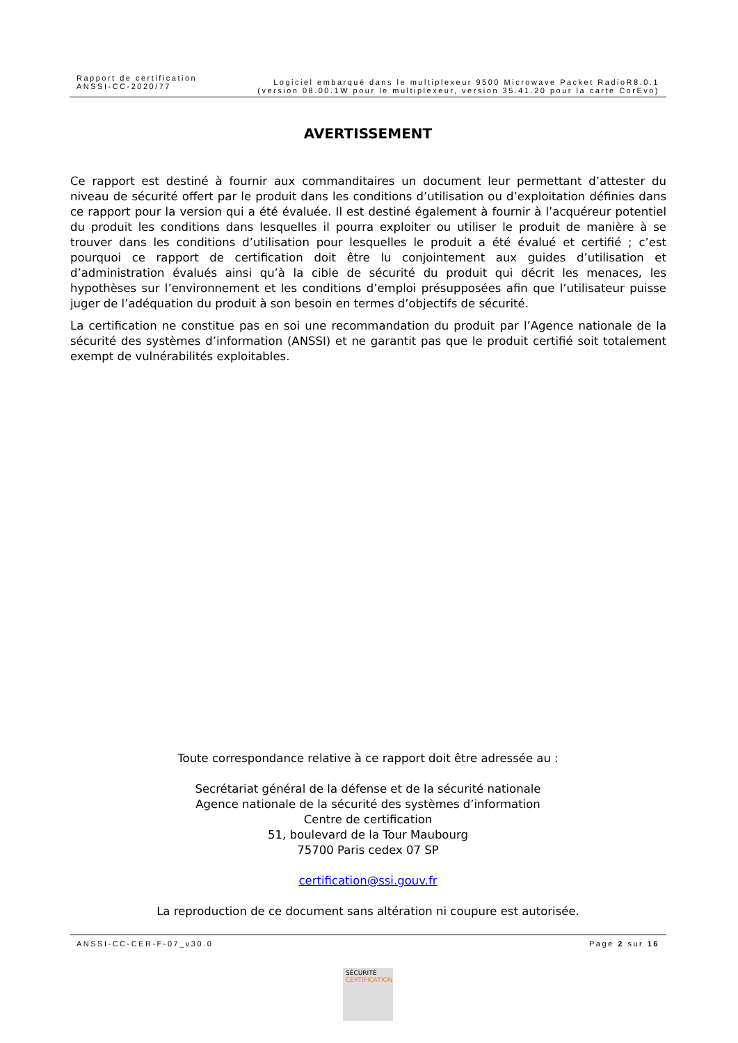Rapport de certification
ANSSI-CC-2020/77
Logiciel embarqué dans le multiplexeur 9500 Microwave Packet RadioR8.0.1
(version 08.00.1W pour le multiplexeur, version 35.41.20 pour la carte CorEvo)
AVERTISSEMENT
Ce rapport est destiné à fournir aux commanditaires un document leur permettant d’attester du niveau de sécurité offert par le produit dans les conditions d’utilisation ou d’exploitation définies dans ce rapport pour la version qui a été évaluée. Il est destiné également à fournir à l’acquéreur potentiel du produit les conditions dans lesquelles il pourra exploiter ou utiliser le produit de manière à se trouver dans les conditions d’utilisation pour lesquelles le produit a été évalué et certifié ; c’est pourquoi ce rapport de certification doit être lu conjointement aux guides d’utilisation et d’administration évalués ainsi qu’à la cible de sécurité du produit qui décrit les menaces, les hypothèses sur l’environnement et les conditions d’emploi présupposées afin que l’utilisateur puisse juger de l’adéquation du produit à son besoin en termes d’objectifs de sécurité.
La certification ne constitue pas en soi une recommandation du produit par l’Agence nationale de la sécurité des systèmes d’information (ANSSI) et ne garantit pas que le produit certifié soit totalement exempt de vulnérabilités exploitables.
Toute correspondance relative à ce rapport doit être adressée au :
Secrétariat général de la défense et de la sécurité nationale
Agence nationale de la sécurité des systèmes d’information
Centre de certification
51, boulevard de la Tour Maubourg
75700 Paris cedex 07 SP
certification@ssi.gouv.fr
La reproduction de ce document sans altération ni coupure est autorisée.
ANSSI-CC-CER-F-07_v30.0 Page 2 sur 16
SÉCURITÉ
CERTIFICATION